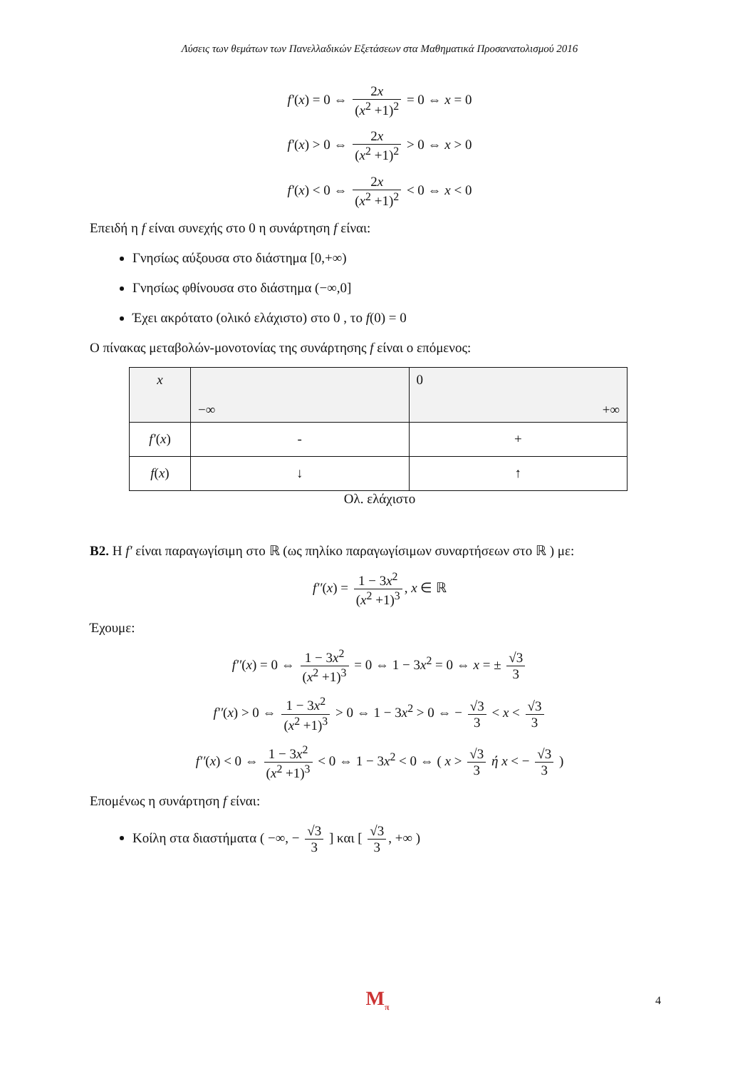Λύσεις των θεμάτων των Πανελλαδικών Εξετάσεων στα Μαθηματικά Προσανατολισμού 2016
f′(x) = 0 ⇔ 2x (x<sup>2</sup> +1)<sup>2</sup> = 0 ⇔ x = 0
f′(x) > 0 ⇔ 2x (x<sup>2</sup> +1)<sup>2</sup> > 0 ⇔ x > 0
f′(x) < 0 ⇔ 2x (x<sup>2</sup> +1)<sup>2</sup> < 0 ⇔ x < 0
Επειδή η f είναι συνεχής στο 0 η συνάρτηση f είναι:
Γνησίως αύξουσα στο διάστημα [0,+∞)
Γνησίως φθίνουσα στο διάστημα (−∞,0]
Έχει ακρότατο (ολικό ελάχιστο) στο 0 , το f(0) = 0
Ο πίνακας μεταβολών-μονοτονίας της συνάρτησης f είναι ο επόμενος:
| x | −∞ | 0 +∞ |
| f′ ( x ) | - | + |
| f ( x ) | ↓ | ↑ |
Ολ. ελάχιστο
B2. Η f′ είναι παραγωγίσιμη στο ℝ (ως πηλίκο παραγωγίσιμων συναρτήσεων στο ℝ ) με:
f′′(x) = 1 − 3x<sup>2</sup> (x<sup>2</sup> +1)<sup>3</sup>, x ∈ ℝ
Έχουμε:
f′′(x) = 0 ⇔ 1 − 3x<sup>2</sup> (x<sup>2</sup> +1)<sup>3</sup> = 0 ⇔ 1 − 3x<sup>2</sup> = 0 ⇔ x = ± √3 3
f′′(x) > 0 ⇔ 1 − 3x<sup>2</sup> (x<sup>2</sup> +1)<sup>3</sup> > 0 ⇔ 1 − 3x<sup>2</sup> > 0 ⇔ − √3 3 < x < √3 3
f′′(x) < 0 ⇔ 1 − 3x<sup>2</sup> (x<sup>2</sup> +1)<sup>3</sup> < 0 ⇔ 1 − 3x<sup>2</sup> < 0 ⇔ ( x > √3 3 ή x < − √3 3 )
Επομένως η συνάρτηση f είναι:
Κοίλη στα διαστήματα ( −∞, − √3 3 ] και [ √3 3, +∞ )
M<sub>π</sub> 4